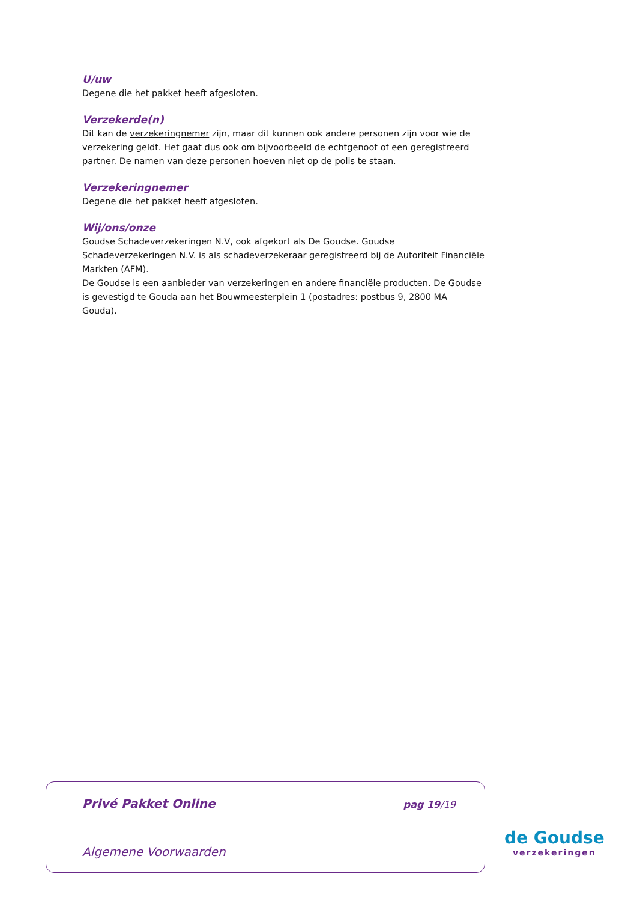U/uw
Degene die het pakket heeft afgesloten.
Verzekerde(n)
Dit kan de verzekeringnemer zijn, maar dit kunnen ook andere personen zijn voor wie de verzekering geldt. Het gaat dus ook om bijvoorbeeld de echtgenoot of een geregistreerd partner. De namen van deze personen hoeven niet op de polis te staan.
Verzekeringnemer
Degene die het pakket heeft afgesloten.
Wij/ons/onze
Goudse Schadeverzekeringen N.V, ook afgekort als De Goudse. Goudse Schadeverzekeringen N.V. is als schadeverzekeraar geregistreerd bij de Autoriteit Financiële Markten (AFM).
De Goudse is een aanbieder van verzekeringen en andere financiële producten. De Goudse is gevestigd te Gouda aan het Bouwmeesterplein 1 (postadres: postbus 9, 2800 MA Gouda).
Privé Pakket Online pag 19/19
Algemene Voorwaarden
de Goudse
verzekeringen